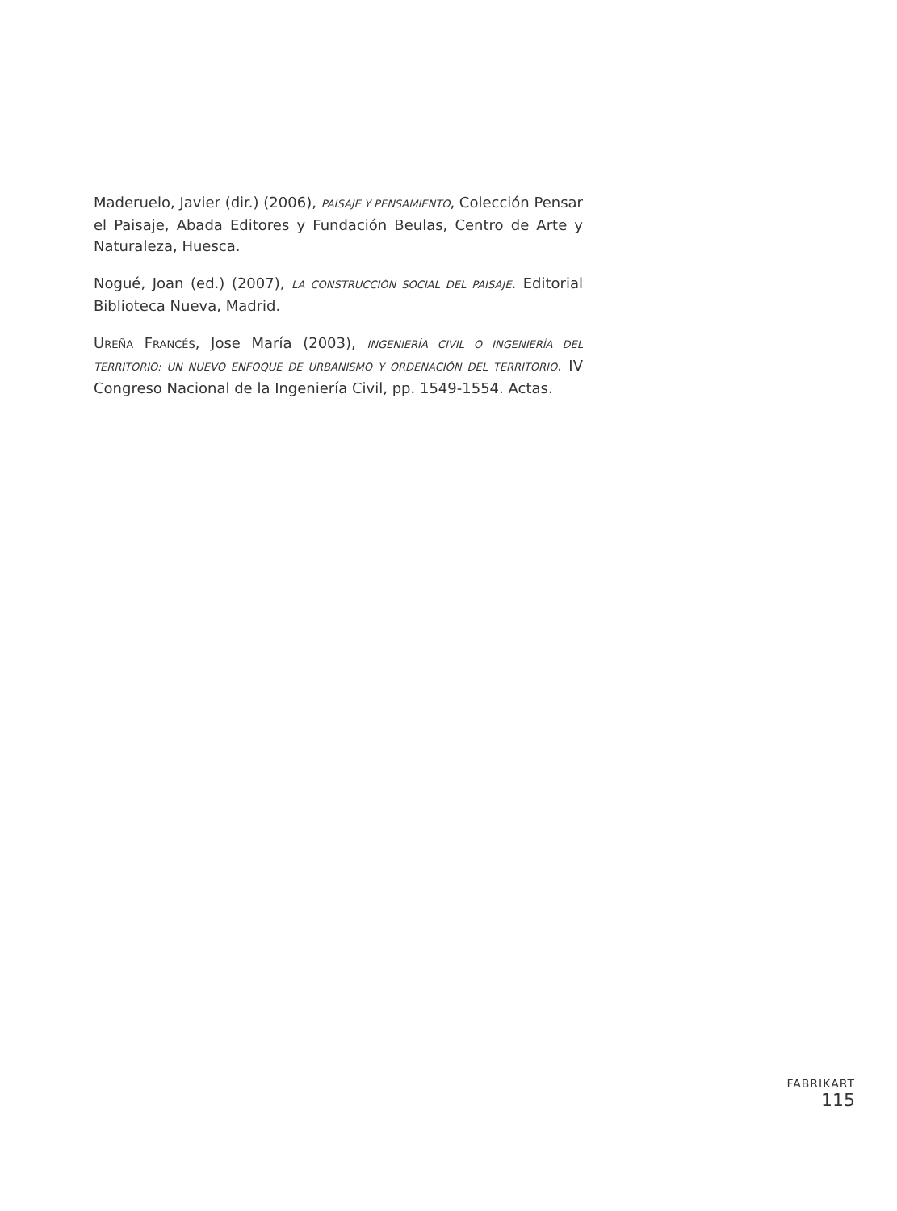Maderuelo, Javier (dir.) (2006), PAISAJE Y PENSAMIENTO, Colección Pensar el Paisaje, Abada Editores y Fundación Beulas, Centro de Arte y Naturaleza, Huesca.
Nogué, Joan (ed.) (2007), LA CONSTRUCCIÓN SOCIAL DEL PAISAJE. Editorial Biblioteca Nueva, Madrid.
UREÑA FRANCÉS, Jose María (2003), INGENIERÍA CIVIL O INGENIERÍA DEL TERRITORIO: UN NUEVO ENFOQUE DE URBANISMO Y ORDENACIÓN DEL TERRITORIO. IV Congreso Nacional de la Ingeniería Civil, pp. 1549-1554. Actas.
FABRIKART
115